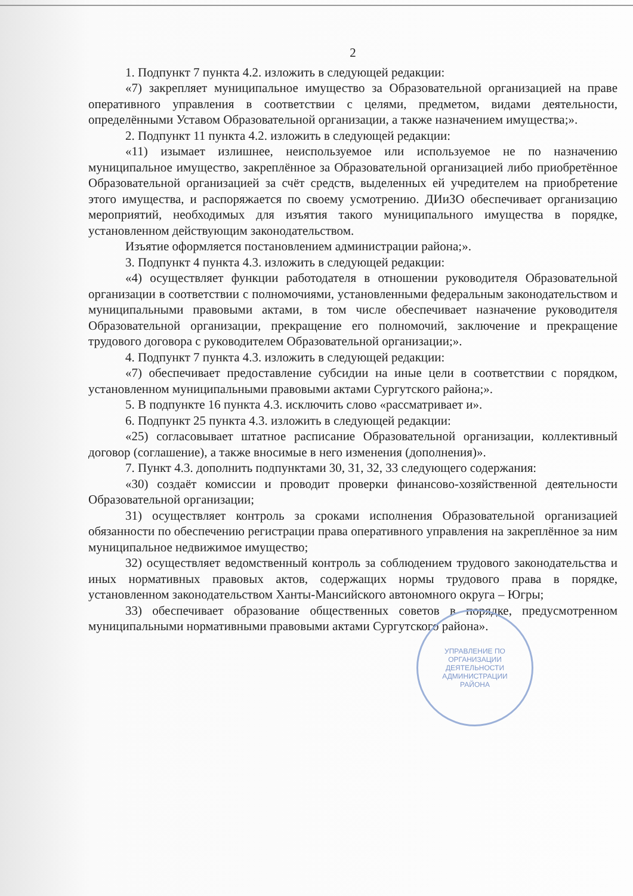2
1. Подпункт 7 пункта 4.2. изложить в следующей редакции:
«7) закрепляет муниципальное имущество за Образовательной организацией на праве оперативного управления в соответствии с целями, предметом, видами деятельности, определёнными Уставом Образовательной организации, а также назначением имущества;».
2. Подпункт 11 пункта 4.2. изложить в следующей редакции:
«11) изымает излишнее, неиспользуемое или используемое не по назначению муниципальное имущество, закреплённое за Образовательной организацией либо приобретённое Образовательной организацией за счёт средств, выделенных ей учредителем на приобретение этого имущества, и распоряжается по своему усмотрению. ДИиЗО обеспечивает организацию мероприятий, необходимых для изъятия такого муниципального имущества в порядке, установленном действующим законодательством.
Изъятие оформляется постановлением администрации района;».
3. Подпункт 4 пункта 4.3. изложить в следующей редакции:
«4) осуществляет функции работодателя в отношении руководителя Образовательной организации в соответствии с полномочиями, установленными федеральным законодательством и муниципальными правовыми актами, в том числе обеспечивает назначение руководителя Образовательной организации, прекращение его полномочий, заключение и прекращение трудового договора с руководителем Образовательной организации;».
4. Подпункт 7 пункта 4.3. изложить в следующей редакции:
«7) обеспечивает предоставление субсидии на иные цели в соответствии с порядком, установленном муниципальными правовыми актами Сургутского района;».
5. В подпункте 16 пункта 4.3. исключить слово «рассматривает и».
6. Подпункт 25 пункта 4.3. изложить в следующей редакции:
«25) согласовывает штатное расписание Образовательной организации, коллективный договор (соглашение), а также вносимые в него изменения (дополнения)».
7. Пункт 4.3. дополнить подпунктами 30, 31, 32, 33 следующего содержания:
«30) создаёт комиссии и проводит проверки финансово-хозяйственной деятельности Образовательной организации;
31) осуществляет контроль за сроками исполнения Образовательной организацией обязанности по обеспечению регистрации права оперативного управления на закреплённое за ним муниципальное недвижимое имущество;
32) осуществляет ведомственный контроль за соблюдением трудового законодательства и иных нормативных правовых актов, содержащих нормы трудового права в порядке, установленном законодательством Ханты-Мансийского автономного округа – Югры;
33) обеспечивает образование общественных советов в порядке, предусмотренном муниципальными нормативными правовыми актами Сургутского района».
УПРАВЛЕНИЕ ПО
ОРГАНИЗАЦИИ
ДЕЯТЕЛЬНОСТИ
АДМИНИСТРАЦИИ
РАЙОНА